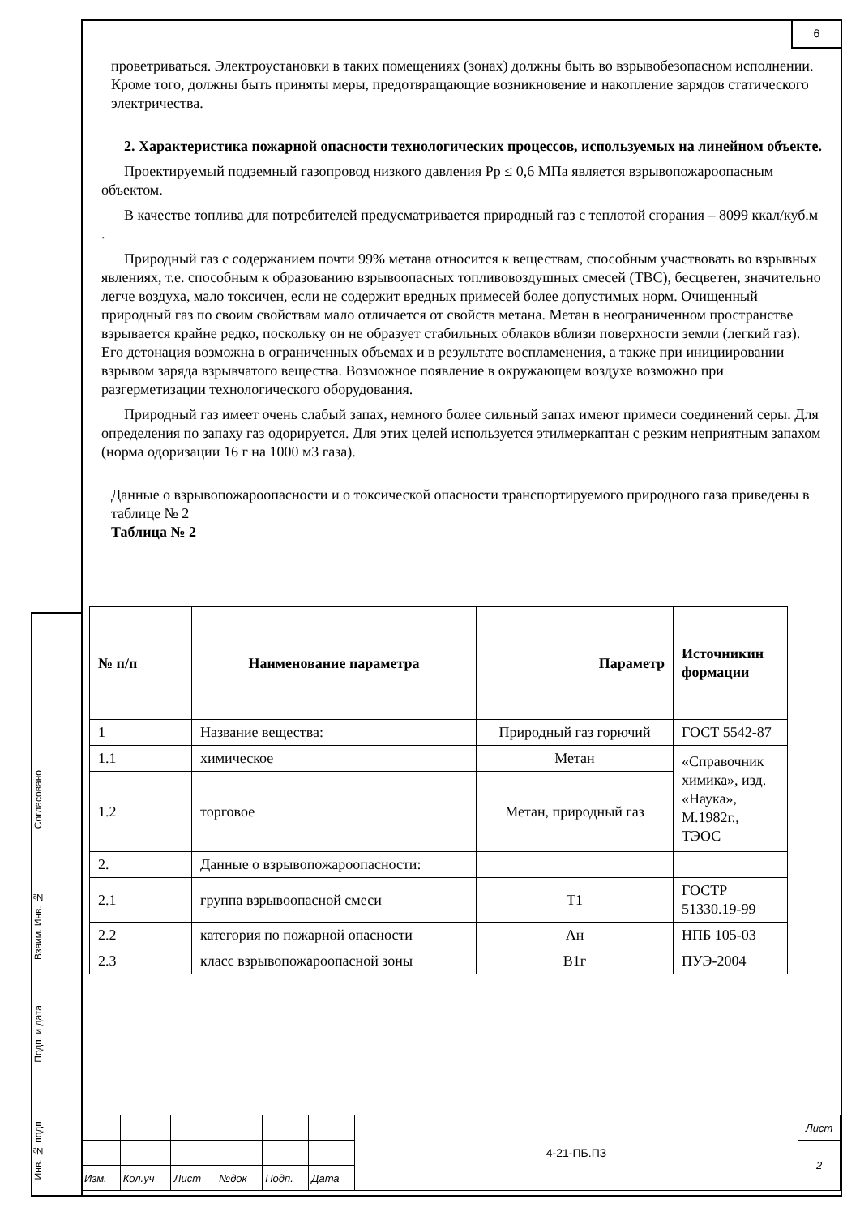6
проветриваться. Электроустановки в таких помещениях (зонах) должны быть во взрывобезопасном исполнении. Кроме того, должны быть приняты меры, предотвращающие возникновение и накопление зарядов статического электричества.
2. Характеристика пожарной опасности технологических процессов, используемых на линейном объекте.
Проектируемый подземный газопровод низкого давления Рр ≤ 0,6 МПа является взрывопожароопасным объектом.
В качестве топлива для потребителей предусматривается природный газ с теплотой сгорания – 8099 ккал/куб.м .
Природный газ с содержанием почти 99% метана относится к веществам, способным участвовать во взрывных явлениях, т.е. способным к образованию взрывоопасных топливовоздушных смесей (ТВС), бесцветен, значительно легче воздуха, мало токсичен, если не содержит вредных примесей более допустимых норм. Очищенный природный газ по своим свойствам мало отличается от свойств метана. Метан в неограниченном пространстве взрывается крайне редко, поскольку он не образует стабильных облаков вблизи поверхности земли (легкий газ). Его детонация возможна в ограниченных объемах и в результате воспламенения, а также при инициировании взрывом заряда взрывчатого вещества. Возможное появление в окружающем воздухе возможно при разгерметизации технологического оборудования.
Природный газ имеет очень слабый запах, немного более сильный запах имеют примеси соединений серы. Для определения по запаху газ одорируется. Для этих целей используется этилмеркаптан с резким неприятным запахом (норма одоризации 16 г на 1000 м3 газа).
Данные о взрывопожароопасности и о токсической опасности транспортируемого природного газа приведены в таблице № 2
Таблица № 2
| № п/п | Наименование параметра | Параметр | Источникин формации |
| --- | --- | --- | --- |
| 1 | Название вещества: | Природный газ горючий | ГОСТ 5542-87 |
| 1.1 | химическое | Метан | «Справочник химика», изд. «Наука», М.1982г., ТЭОС |
| 1.2 | торговое | Метан, природный газ | |
| 2. | Данные о взрывопожароопасности: | | |
| 2.1 | группа взрывоопасной смеси | Т1 | ГОСТР 51330.19-99 |
| 2.2 | категория по пожарной опасности | Ан | НПБ 105-03 |
| 2.3 | класс взрывопожароопасной зоны | В1г | ПУЭ-2004 |
Согласовано
Взаим. Инв. №
Подп. и дата
Инв. № подп.
| | | | | | | 4-21-ПБ.ПЗ | Лист |
| | | | | | | | 2 |
| Изм. | Кол.уч | Лист | №док | Подп. | Дата | | |